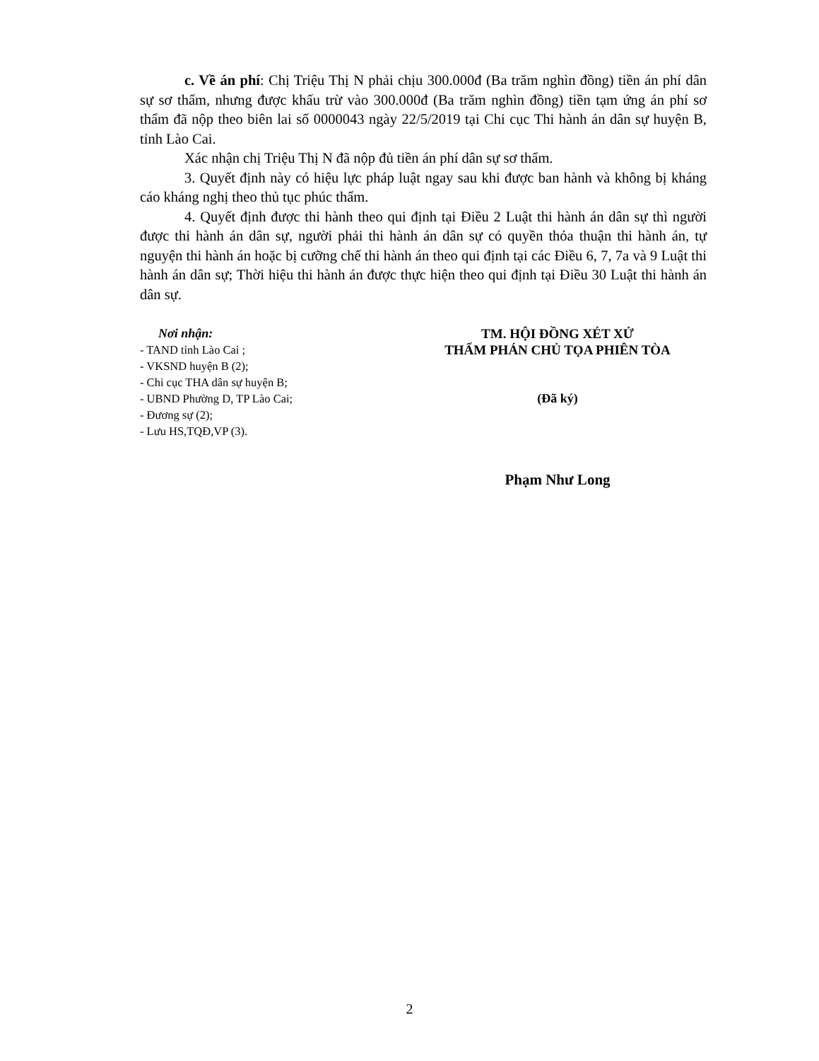c. Về án phí: Chị Triệu Thị N phải chịu 300.000đ (Ba trăm nghìn đồng) tiền án phí dân sự sơ thẩm, nhưng được khấu trừ vào 300.000đ (Ba trăm nghìn đồng) tiền tạm ứng án phí sơ thẩm đã nộp theo biên lai số 0000043 ngày 22/5/2019 tại Chi cục Thi hành án dân sự huyện B, tỉnh Lào Cai.
Xác nhận chị Triệu Thị N đã nộp đủ tiền án phí dân sự sơ thẩm.
3. Quyết định này có hiệu lực pháp luật ngay sau khi được ban hành và không bị kháng cáo kháng nghị theo thủ tục phúc thẩm.
4. Quyết định được thi hành theo qui định tại Điều 2 Luật thi hành án dân sự thì người được thi hành án dân sự, người phải thi hành án dân sự có quyền thỏa thuận thi hành án, tự nguyện thi hành án hoặc bị cưỡng chế thi hành án theo qui định tại các Điều 6, 7, 7a và 9 Luật thi hành án dân sự; Thời hiệu thi hành án được thực hiện theo qui định tại Điều 30 Luật thi hành án dân sự.
Nơi nhận:
- TAND tỉnh Lào Cai ;
- VKSND huyện B (2);
- Chi cục THA dân sự huyện B;
- UBND Phường D, TP Lào Cai;
- Đương sự (2);
- Lưu HS,TQĐ,VP (3).
TM. HỘI ĐỒNG XÉT XỬ
THẨM PHÁN CHỦ TỌA PHIÊN TÒA
(Đã ký)
Phạm Như Long
2